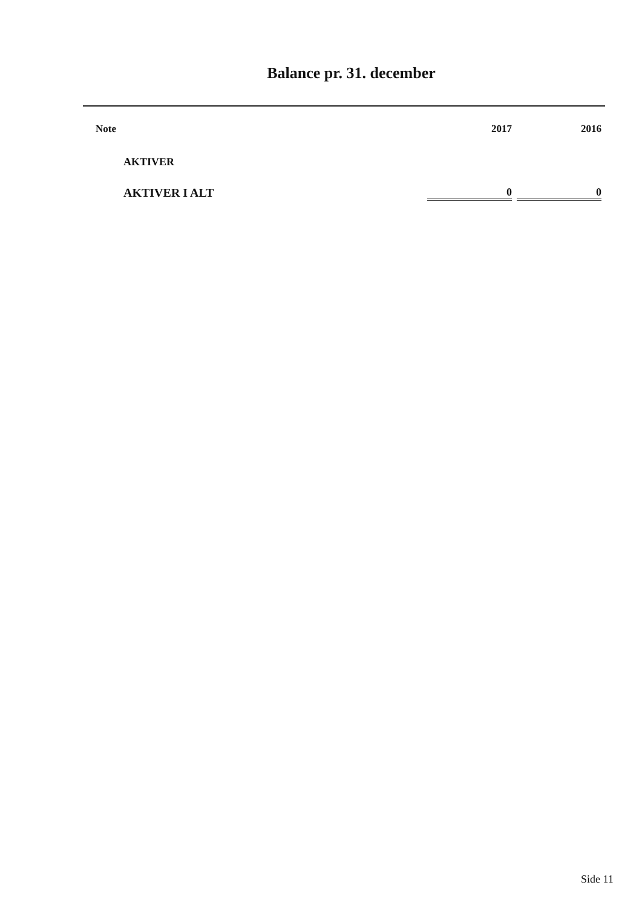Balance pr. 31. december
| Note | | 2017 | | 2016 |
| --- | --- | --- | --- | --- |
| | AKTIVER | | | |
| | AKTIVER I ALT | 0 | | 0 |
Side 11